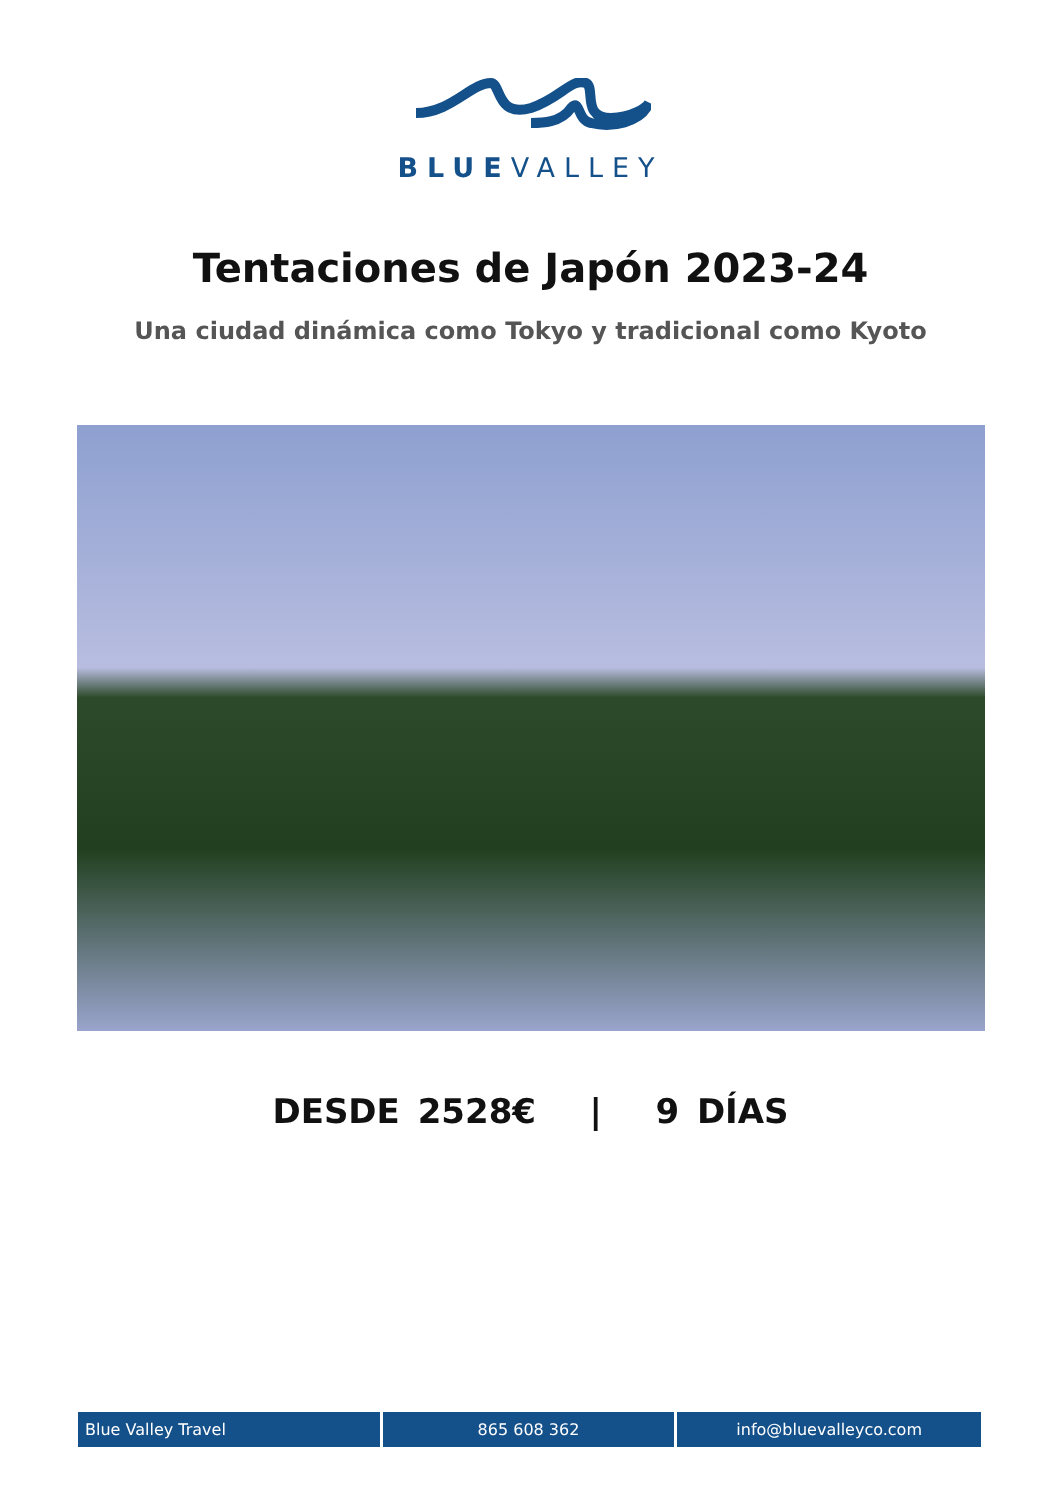BLUEVALLEY
Tentaciones de Japón 2023-24
Una ciudad dinámica como Tokyo y tradicional como Kyoto
DESDE 2528€ | 9 DÍAS
Blue Valley Travel 865 608 362 info@bluevalleyco.com